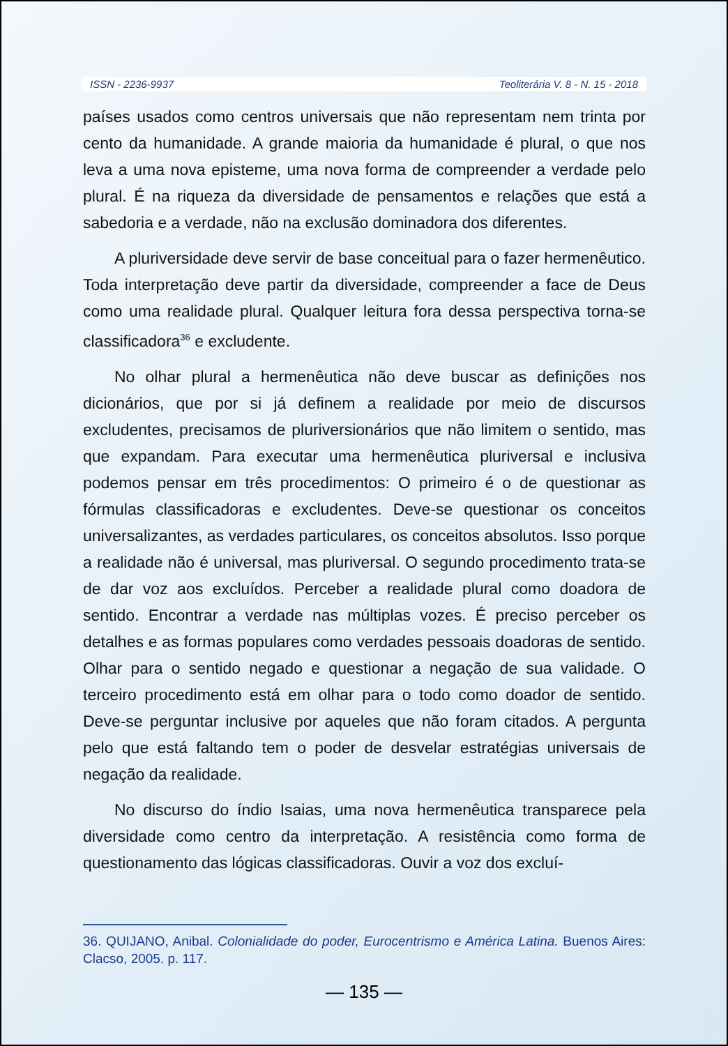ISSN - 2236-9937 Teoliterária V. 8 - N. 15 - 2018
países usados como centros universais que não representam nem trinta por cento da humanidade. A grande maioria da humanidade é plural, o que nos leva a uma nova episteme, uma nova forma de compreender a verdade pelo plural. É na riqueza da diversidade de pensamentos e relações que está a sabedoria e a verdade, não na exclusão dominadora dos diferentes.
A pluriversidade deve servir de base conceitual para o fazer hermenêutico. Toda interpretação deve partir da diversidade, compreender a face de Deus como uma realidade plural. Qualquer leitura fora dessa perspectiva torna-se classificadora<sup>36</sup> e excludente.
No olhar plural a hermenêutica não deve buscar as definições nos dicionários, que por si já definem a realidade por meio de discursos excludentes, precisamos de pluriversionários que não limitem o sentido, mas que expandam. Para executar uma hermenêutica pluriversal e inclusiva podemos pensar em três procedimentos: O primeiro é o de questionar as fórmulas classificadoras e excludentes. Deve-se questionar os conceitos universalizantes, as verdades particulares, os conceitos absolutos. Isso porque a realidade não é universal, mas pluriversal. O segundo procedimento trata-se de dar voz aos excluídos. Perceber a realidade plural como doadora de sentido. Encontrar a verdade nas múltiplas vozes. É preciso perceber os detalhes e as formas populares como verdades pessoais doadoras de sentido. Olhar para o sentido negado e questionar a negação de sua validade. O terceiro procedimento está em olhar para o todo como doador de sentido. Deve-se perguntar inclusive por aqueles que não foram citados. A pergunta pelo que está faltando tem o poder de desvelar estratégias universais de negação da realidade.
No discurso do índio Isaias, uma nova hermenêutica transparece pela diversidade como centro da interpretação. A resistência como forma de questionamento das lógicas classificadoras. Ouvir a voz dos excluí-
36. QUIJANO, Anibal. Colonialidade do poder, Eurocentrismo e América Latina. Buenos Aires: Clacso, 2005. p. 117.
— 135 —